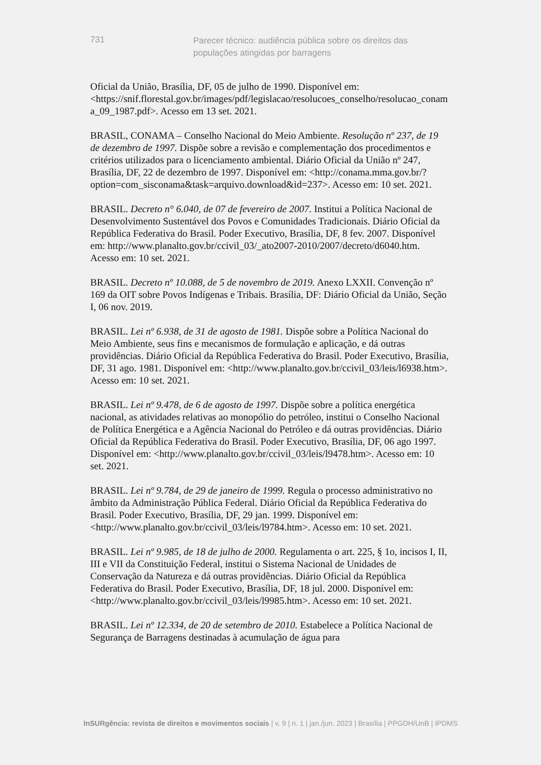731
Parecer técnico: audiência pública sobre os direitos das populações atingidas por barragens
Oficial da União, Brasília, DF, 05 de julho de 1990. Disponível em: <https://snif.florestal.gov.br/images/pdf/legislacao/resolucoes_conselho/resolucao_conama_09_1987.pdf>. Acesso em 13 set. 2021.
BRASIL, CONAMA – Conselho Nacional do Meio Ambiente. Resolução nº 237, de 19 de dezembro de 1997. Dispõe sobre a revisão e complementação dos procedimentos e critérios utilizados para o licenciamento ambiental. Diário Oficial da União nº 247, Brasília, DF, 22 de dezembro de 1997. Disponível em: <http://conama.mma.gov.br/?option=com_sisconama&task=arquivo.download&id=237>. Acesso em: 10 set. 2021.
BRASIL. Decreto n° 6.040, de 07 de fevereiro de 2007. Institui a Política Nacional de Desenvolvimento Sustentável dos Povos e Comunidades Tradicionais. Diário Oficial da República Federativa do Brasil. Poder Executivo, Brasília, DF, 8 fev. 2007. Disponível em: http://www.planalto.gov.br/ccivil_03/_ato2007-2010/2007/decreto/d6040.htm. Acesso em: 10 set. 2021.
BRASIL. Decreto nº 10.088, de 5 de novembro de 2019. Anexo LXXII. Convenção nº 169 da OIT sobre Povos Indígenas e Tribais. Brasília, DF: Diário Oficial da União, Seção I, 06 nov. 2019.
BRASIL. Lei nº 6.938, de 31 de agosto de 1981. Dispõe sobre a Política Nacional do Meio Ambiente, seus fins e mecanismos de formulação e aplicação, e dá outras providências. Diário Oficial da República Federativa do Brasil. Poder Executivo, Brasília, DF, 31 ago. 1981. Disponível em: <http://www.planalto.gov.br/ccivil_03/leis/l6938.htm>. Acesso em: 10 set. 2021.
BRASIL. Lei nº 9.478, de 6 de agosto de 1997. Dispõe sobre a política energética nacional, as atividades relativas ao monopólio do petróleo, institui o Conselho Nacional de Política Energética e a Agência Nacional do Petróleo e dá outras providências. Diário Oficial da República Federativa do Brasil. Poder Executivo, Brasília, DF, 06 ago 1997. Disponível em: <http://www.planalto.gov.br/ccivil_03/leis/l9478.htm>. Acesso em: 10 set. 2021.
BRASIL. Lei nº 9.784, de 29 de janeiro de 1999. Regula o processo administrativo no âmbito da Administração Pública Federal. Diário Oficial da República Federativa do Brasil. Poder Executivo, Brasília, DF, 29 jan. 1999. Disponível em: <http://www.planalto.gov.br/ccivil_03/leis/l9784.htm>. Acesso em: 10 set. 2021.
BRASIL. Lei nº 9.985, de 18 de julho de 2000. Regulamenta o art. 225, § 1o, incisos I, II, III e VII da Constituição Federal, institui o Sistema Nacional de Unidades de Conservação da Natureza e dá outras providências. Diário Oficial da República Federativa do Brasil. Poder Executivo, Brasília, DF, 18 jul. 2000. Disponível em: <http://www.planalto.gov.br/ccivil_03/leis/l9985.htm>. Acesso em: 10 set. 2021.
BRASIL. Lei nº 12.334, de 20 de setembro de 2010. Estabelece a Política Nacional de Segurança de Barragens destinadas à acumulação de água para
InSURgência: revista de direitos e movimentos sociais | v. 9 | n. 1 | jan./jun. 2023 | Brasília | PPGDH/UnB | IPDMS